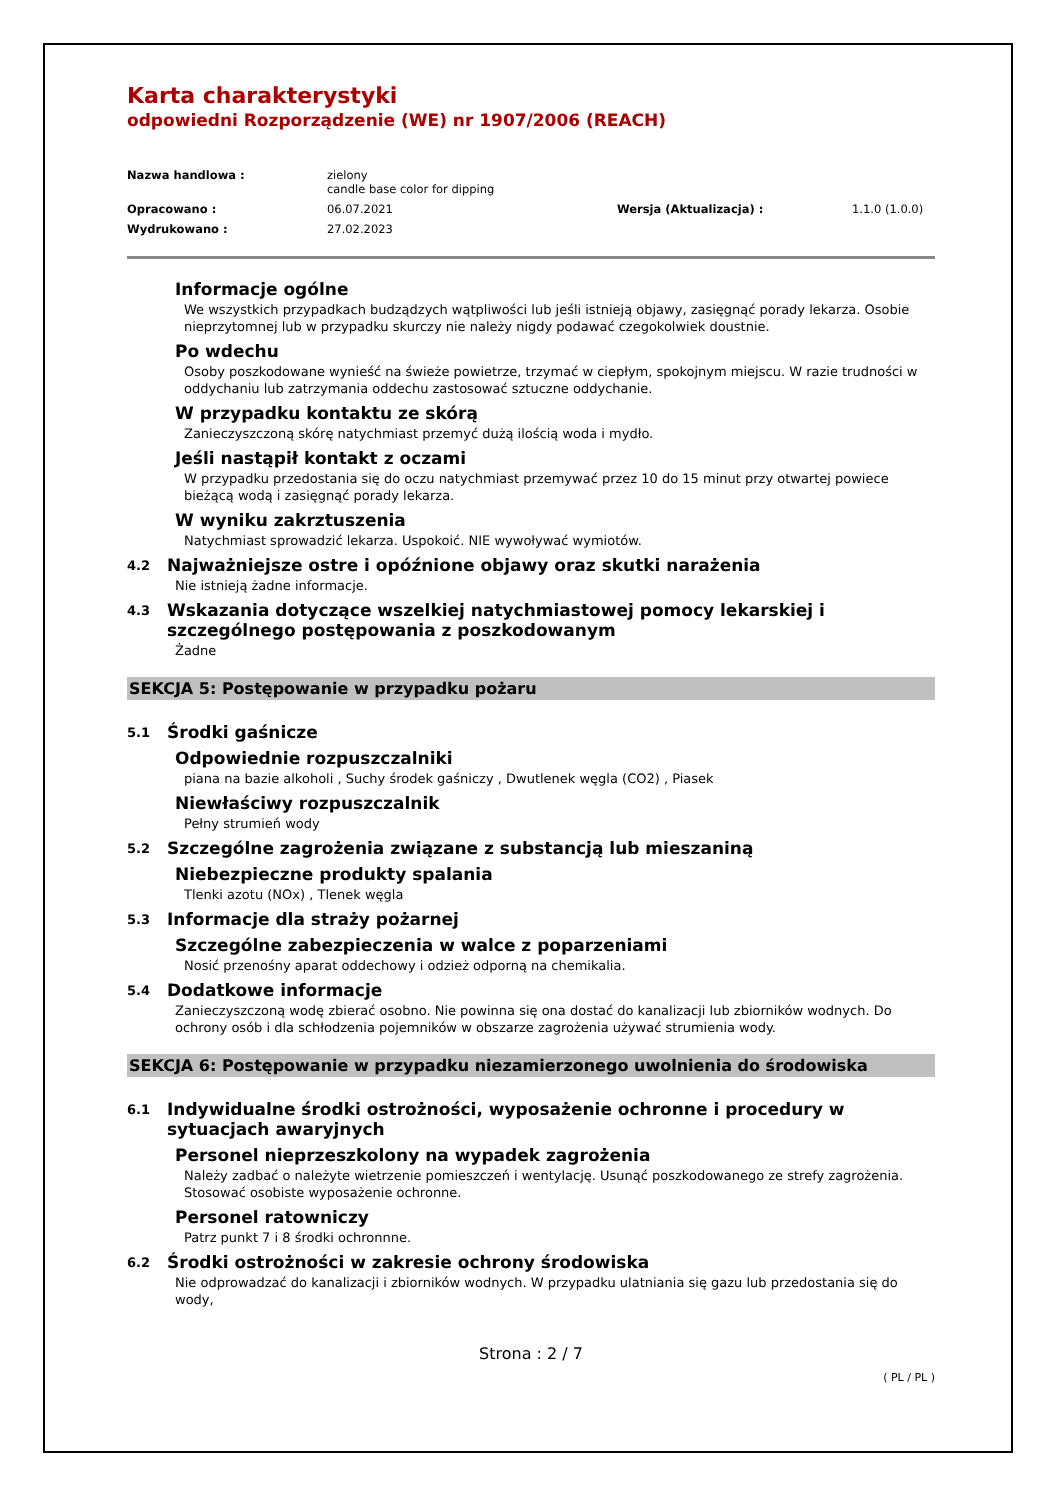Karta charakterystyki
odpowiedni Rozporządzenie (WE) nr 1907/2006 (REACH)
Nazwa handlowa : zielony
candle base color for dipping
Opracowano : 06.07.2021 Wersja (Aktualizacja) : 1.1.0 (1.0.0)
Wydrukowano : 27.02.2023
Informacje ogólne
We wszystkich przypadkach budządzych wątpliwości lub jeśli istnieją objawy, zasięgnąć porady lekarza. Osobie nieprzytomnej lub w przypadku skurczy nie należy nigdy podawać czegokolwiek doustnie.
Po wdechu
Osoby poszkodowane wynieść na świeże powietrze, trzymać w ciepłym, spokojnym miejscu. W razie trudności w oddychaniu lub zatrzymania oddechu zastosować sztuczne oddychanie.
W przypadku kontaktu ze skórą
Zanieczyszczoną skórę natychmiast przemyć dużą ilością woda i mydło.
Jeśli nastąpił kontakt z oczami
W przypadku przedostania się do oczu natychmiast przemywać przez 10 do 15 minut przy otwartej powiece bieżącą wodą i zasięgnąć porady lekarza.
W wyniku zakrztuszenia
Natychmiast sprowadzić lekarza. Uspokoić. NIE wywoływać wymiotów.
4.2 Najważniejsze ostre i opóźnione objawy oraz skutki narażenia
Nie istnieją żadne informacje.
4.3 Wskazania dotyczące wszelkiej natychmiastowej pomocy lekarskiej i szczególnego postępowania z poszkodowanym
Żadne
SEKCJA 5: Postępowanie w przypadku pożaru
5.1 Środki gaśnicze
Odpowiednie rozpuszczalniki
piana na bazie alkoholi , Suchy środek gaśniczy , Dwutlenek węgla (CO2) , Piasek
Niewłaściwy rozpuszczalnik
Pełny strumień wody
5.2 Szczególne zagrożenia związane z substancją lub mieszaniną
Niebezpieczne produkty spalania
Tlenki azotu (NOx) , Tlenek węgla
5.3 Informacje dla straży pożarnej
Szczególne zabezpieczenia w walce z poparzeniami
Nosić przenośny aparat oddechowy i odzież odporną na chemikalia.
5.4 Dodatkowe informacje
Zanieczyszczoną wodę zbierać osobno. Nie powinna się ona dostać do kanalizacji lub zbiorników wodnych. Do ochrony osób i dla schłodzenia pojemników w obszarze zagrożenia używać strumienia wody.
SEKCJA 6: Postępowanie w przypadku niezamierzonego uwolnienia do środowiska
6.1 Indywidualne środki ostrożności, wyposażenie ochronne i procedury w sytuacjach awaryjnych
Personel nieprzeszkolony na wypadek zagrożenia
Należy zadbać o należyte wietrzenie pomieszczeń i wentylację. Usunąć poszkodowanego ze strefy zagrożenia. Stosować osobiste wyposażenie ochronne.
Personel ratowniczy
Patrz punkt 7 i 8 środki ochronnne.
6.2 Środki ostrożności w zakresie ochrony środowiska
Nie odprowadzać do kanalizacji i zbiorników wodnych. W przypadku ulatniania się gazu lub przedostania się do wody,
Strona : 2 / 7
( PL / PL )